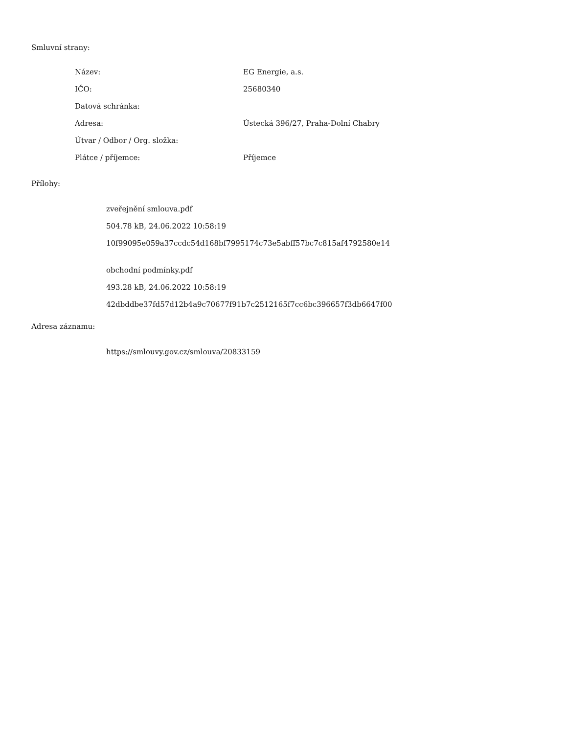Smluvní strany:
| Název: | EG Energie, a.s. |
| IČO: | 25680340 |
| Datová schránka: | |
| Adresa: | Ústecká 396/27, Praha-Dolní Chabry |
| Útvar / Odbor / Org. složka: | |
| Plátce / příjemce: | Příjemce |
Přílohy:
zveřejnění smlouva.pdf
504.78 kB, 24.06.2022 10:58:19
10f99095e059a37ccdc54d168bf7995174c73e5abff57bc7c815af4792580e14
obchodní podmínky.pdf
493.28 kB, 24.06.2022 10:58:19
42dbddbe37fd57d12b4a9c70677f91b7c2512165f7cc6bc396657f3db6647f00
Adresa záznamu:
https://smlouvy.gov.cz/smlouva/20833159